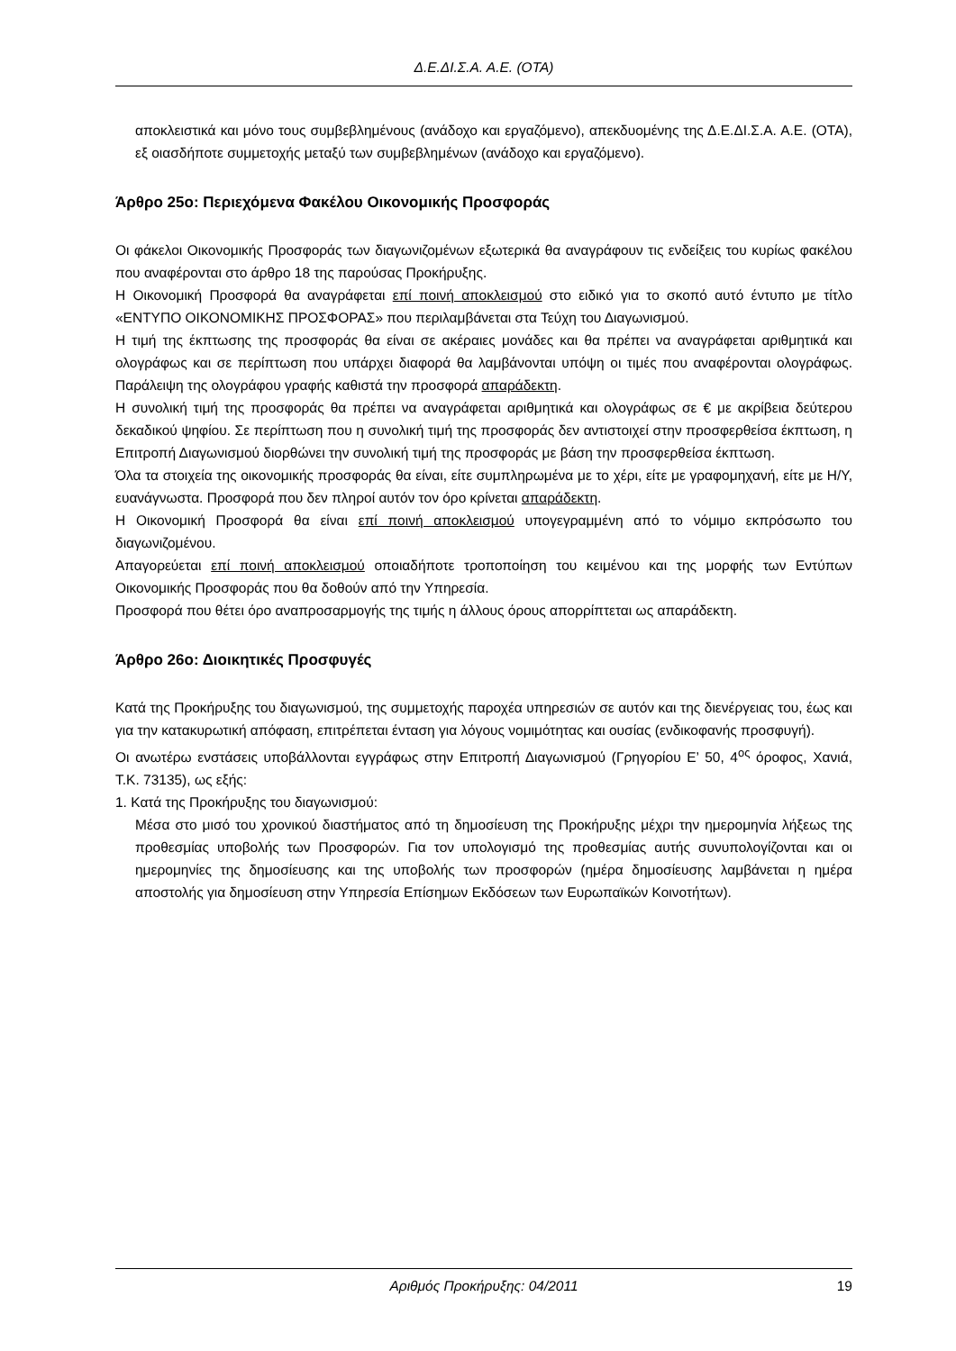Δ.Ε.ΔΙ.Σ.Α. Α.Ε. (ΟΤΑ)
αποκλειστικά και μόνο τους συμβεβλημένους (ανάδοχο και εργαζόμενο), απεκδυομένης της Δ.Ε.ΔΙ.Σ.Α. Α.Ε. (ΟΤΑ), εξ οιασδήποτε συμμετοχής μεταξύ των συμβεβλημένων (ανάδοχο και εργαζόμενο).
Άρθρο 25ο: Περιεχόμενα Φακέλου Οικονομικής Προσφοράς
Οι φάκελοι Οικονομικής Προσφοράς των διαγωνιζομένων εξωτερικά θα αναγράφουν τις ενδείξεις του κυρίως φακέλου που αναφέρονται στο άρθρο 18 της παρούσας Προκήρυξης.
Η Οικονομική Προσφορά θα αναγράφεται επί ποινή αποκλεισμού στο ειδικό για το σκοπό αυτό έντυπο με τίτλο «ΕΝΤΥΠΟ ΟΙΚΟΝΟΜΙΚΗΣ ΠΡΟΣΦΟΡΑΣ» που περιλαμβάνεται στα Τεύχη του Διαγωνισμού.
Η τιμή της έκπτωσης της προσφοράς θα είναι σε ακέραιες μονάδες και θα πρέπει να αναγράφεται αριθμητικά και ολογράφως και σε περίπτωση που υπάρχει διαφορά θα λαμβάνονται υπόψη οι τιμές που αναφέρονται ολογράφως. Παράλειψη της ολογράφου γραφής καθιστά την προσφορά απαράδεκτη.
Η συνολική τιμή της προσφοράς θα πρέπει να αναγράφεται αριθμητικά και ολογράφως σε € με ακρίβεια δεύτερου δεκαδικού ψηφίου. Σε περίπτωση που η συνολική τιμή της προσφοράς δεν αντιστοιχεί στην προσφερθείσα έκπτωση, η Επιτροπή Διαγωνισμού διορθώνει την συνολική τιμή της προσφοράς με βάση την προσφερθείσα έκπτωση.
Όλα τα στοιχεία της οικονομικής προσφοράς θα είναι, είτε συμπληρωμένα με το χέρι, είτε με γραφομηχανή, είτε με Η/Υ, ευανάγνωστα. Προσφορά που δεν πληροί αυτόν τον όρο κρίνεται απαράδεκτη.
Η Οικονομική Προσφορά θα είναι επί ποινή αποκλεισμού υπογεγραμμένη από το νόμιμο εκπρόσωπο του διαγωνιζομένου.
Απαγορεύεται επί ποινή αποκλεισμού οποιαδήποτε τροποποίηση του κειμένου και της μορφής των Εντύπων Οικονομικής Προσφοράς που θα δοθούν από την Υπηρεσία.
Προσφορά που θέτει όρο αναπροσαρμογής της τιμής η άλλους όρους απορρίπτεται ως απαράδεκτη.
Άρθρο 26ο: Διοικητικές Προσφυγές
Κατά της Προκήρυξης του διαγωνισμού, της συμμετοχής παροχέα υπηρεσιών σε αυτόν και της διενέργειας του, έως και για την κατακυρωτική απόφαση, επιτρέπεται ένταση για λόγους νομιμότητας και ουσίας (ενδικοφανής προσφυγή).
Οι ανωτέρω ενστάσεις υποβάλλονται εγγράφως στην Επιτροπή Διαγωνισμού (Γρηγορίου Ε’ 50, 4<sup>ος</sup> όροφος, Χανιά, Τ.Κ. 73135), ως εξής:
1. Κατά της Προκήρυξης του διαγωνισμού:
Μέσα στο μισό του χρονικού διαστήματος από τη δημοσίευση της Προκήρυξης μέχρι την ημερομηνία λήξεως της προθεσμίας υποβολής των Προσφορών. Για τον υπολογισμό της προθεσμίας αυτής συνυπολογίζονται και οι ημερομηνίες της δημοσίευσης και της υποβολής των προσφορών (ημέρα δημοσίευσης λαμβάνεται η ημέρα αποστολής για δημοσίευση στην Υπηρεσία Επίσημων Εκδόσεων των Ευρωπαϊκών Κοινοτήτων).
Αριθμός Προκήρυξης: 04/2011 19